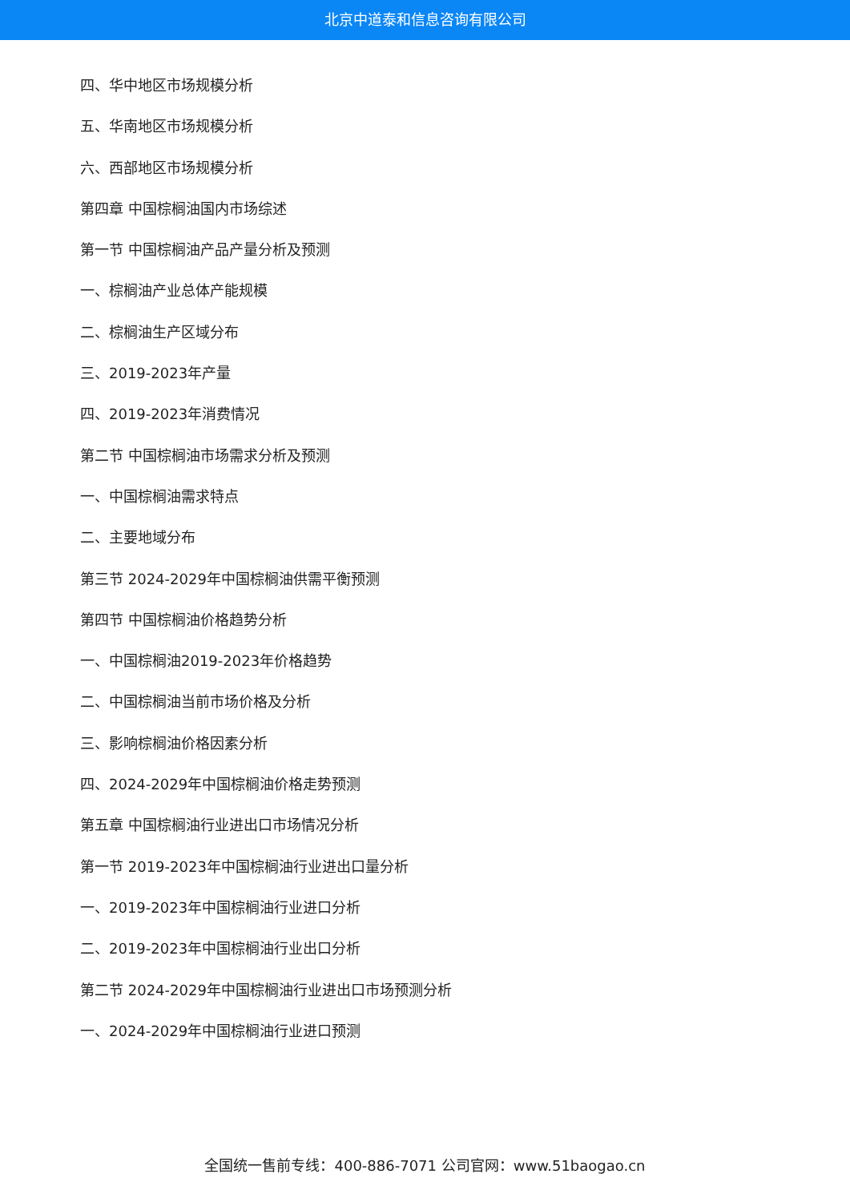北京中道泰和信息咨询有限公司
四、华中地区市场规模分析
五、华南地区市场规模分析
六、西部地区市场规模分析
第四章 中国棕榈油国内市场综述
第一节 中国棕榈油产品产量分析及预测
一、棕榈油产业总体产能规模
二、棕榈油生产区域分布
三、2019-2023年产量
四、2019-2023年消费情况
第二节 中国棕榈油市场需求分析及预测
一、中国棕榈油需求特点
二、主要地域分布
第三节 2024-2029年中国棕榈油供需平衡预测
第四节 中国棕榈油价格趋势分析
一、中国棕榈油2019-2023年价格趋势
二、中国棕榈油当前市场价格及分析
三、影响棕榈油价格因素分析
四、2024-2029年中国棕榈油价格走势预测
第五章 中国棕榈油行业进出口市场情况分析
第一节 2019-2023年中国棕榈油行业进出口量分析
一、2019-2023年中国棕榈油行业进口分析
二、2019-2023年中国棕榈油行业出口分析
第二节 2024-2029年中国棕榈油行业进出口市场预测分析
一、2024-2029年中国棕榈油行业进口预测
全国统一售前专线：400-886-7071 公司官网：www.51baogao.cn